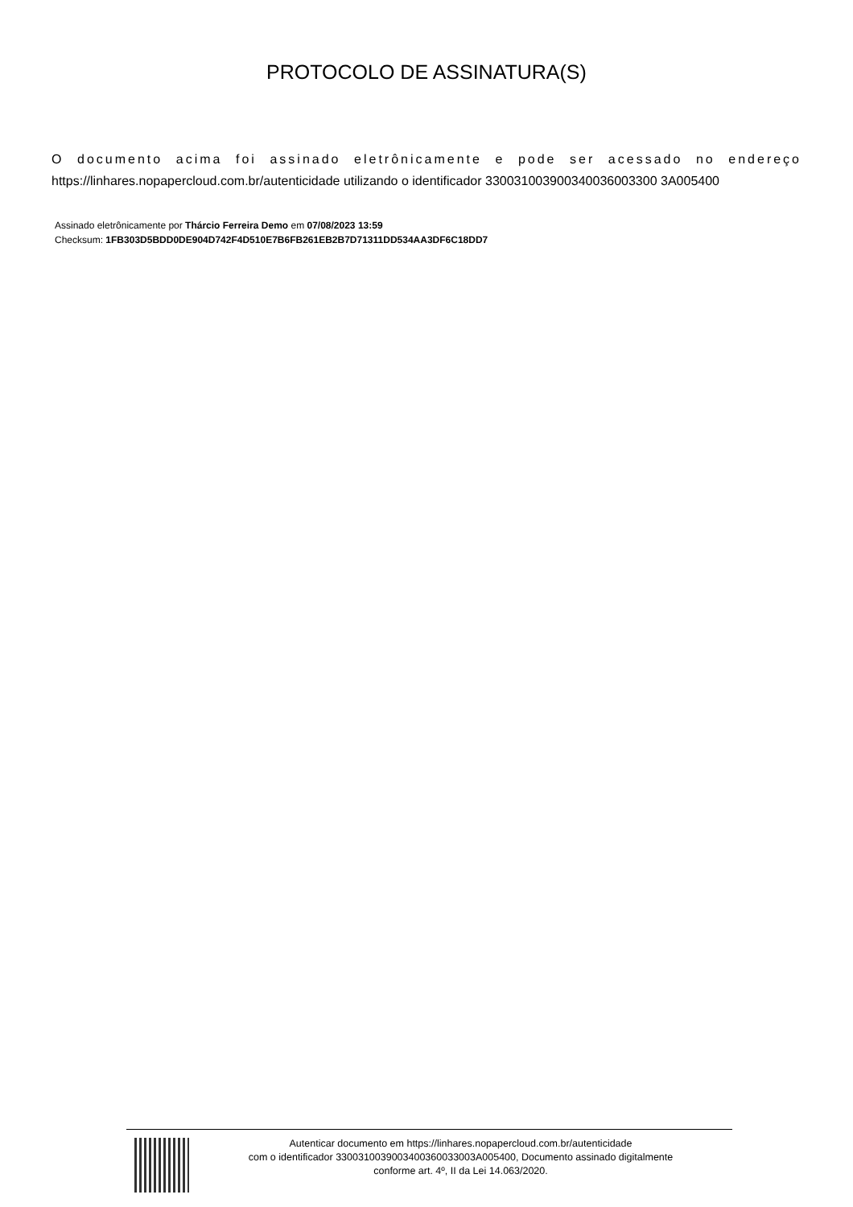PROTOCOLO DE ASSINATURA(S)
O documento acima foi assinado eletrônicamente e pode ser acessado no endereço
https://linhares.nopapercloud.com.br/autenticidade utilizando o identificador 330031003900340036003300 3A005400
Assinado eletrônicamente por Thárcio Ferreira Demo em 07/08/2023 13:59
Checksum: 1FB303D5BDD0DE904D742F4D510E7B6FB261EB2B7D71311DD534AA3DF6C18DD7
Autenticar documento em https://linhares.nopapercloud.com.br/autenticidade
com o identificador 3300310039003400360033003A005400, Documento assinado digitalmente
conforme art. 4º, II da Lei 14.063/2020.